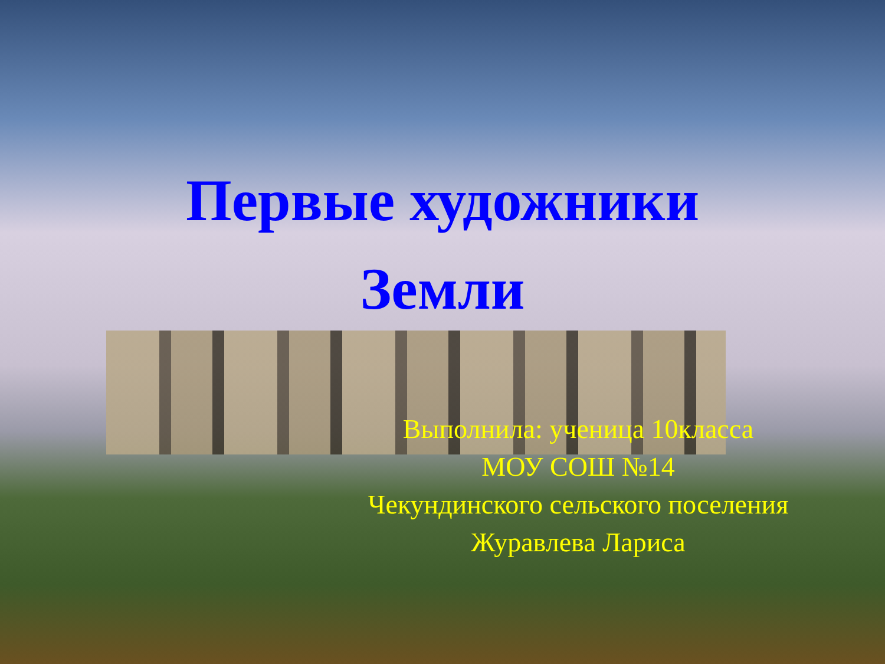Первые художники
Земли
Выполнила: ученица 10класса
МОУ СОШ №14
Чекундинского сельского поселения
Журавлева Лариса